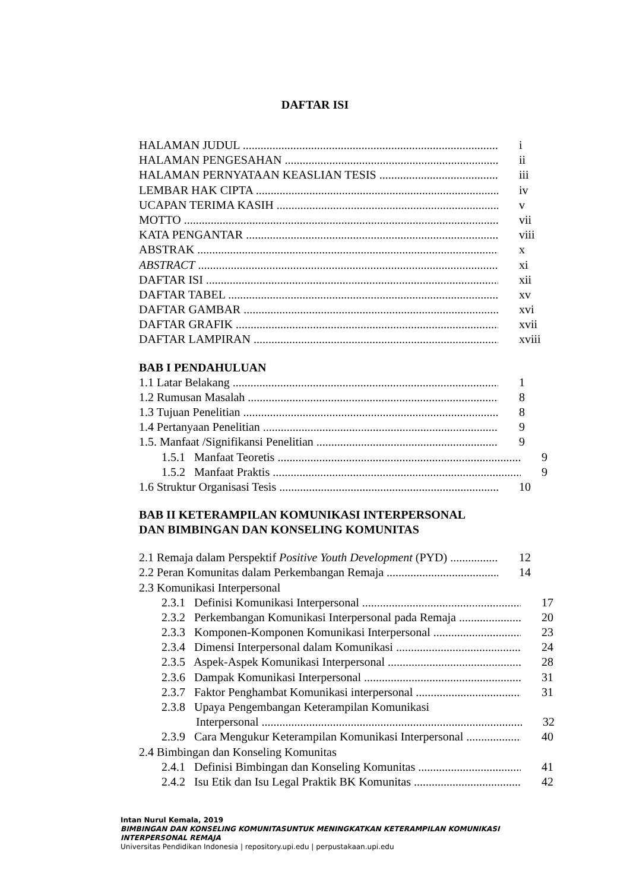DAFTAR ISI
HALAMAN JUDUL i
HALAMAN PENGESAHAN ii
HALAMAN PERNYATAAN KEASLIAN TESIS iii
LEMBAR HAK CIPTA iv
UCAPAN TERIMA KASIH v
MOTTO vii
KATA PENGANTAR viii
ABSTRAK x
ABSTRACT xi
DAFTAR ISI xii
DAFTAR TABEL xv
DAFTAR GAMBAR xvi
DAFTAR GRAFIK xvii
DAFTAR LAMPIRAN xviii
BAB I PENDAHULUAN
1.1 Latar Belakang 1
1.2 Rumusan Masalah 8
1.3 Tujuan Penelitian 8
1.4 Pertanyaan Penelitian 9
1.5. Manfaat /Signifikansi Penelitian 9
1.5.1 Manfaat Teoretis 9
1.5.2 Manfaat Praktis 9
1.6 Struktur Organisasi Tesis 10
BAB II KETERAMPILAN KOMUNIKASI INTERPERSONAL
DAN BIMBINGAN DAN KONSELING KOMUNITAS
2.1 Remaja dalam Perspektif Positive Youth Development (PYD) 12
2.2 Peran Komunitas dalam Perkembangan Remaja 14
2.3 Komunikasi Interpersonal
2.3.1 Definisi Komunikasi Interpersonal 17
2.3.2 Perkembangan Komunikasi Interpersonal pada Remaja 20
2.3.3 Komponen-Komponen Komunikasi Interpersonal 23
2.3.4 Dimensi Interpersonal dalam Komunikasi 24
2.3.5 Aspek-Aspek Komunikasi Interpersonal 28
2.3.6 Dampak Komunikasi Interpersonal 31
2.3.7 Faktor Penghambat Komunikasi interpersonal 31
2.3.8 Upaya Pengembangan Keterampilan Komunikasi
Interpersonal 32
2.3.9 Cara Mengukur Keterampilan Komunikasi Interpersonal 40
2.4 Bimbingan dan Konseling Komunitas
2.4.1 Definisi Bimbingan dan Konseling Komunitas 41
2.4.2 Isu Etik dan Isu Legal Praktik BK Komunitas 42
Intan Nurul Kemala, 2019
BIMBINGAN DAN KONSELING KOMUNITASUNTUK MENINGKATKAN KETERAMPILAN KOMUNIKASI INTERPERSONAL REMAJA
Universitas Pendidikan Indonesia | repository.upi.edu | perpustakaan.upi.edu